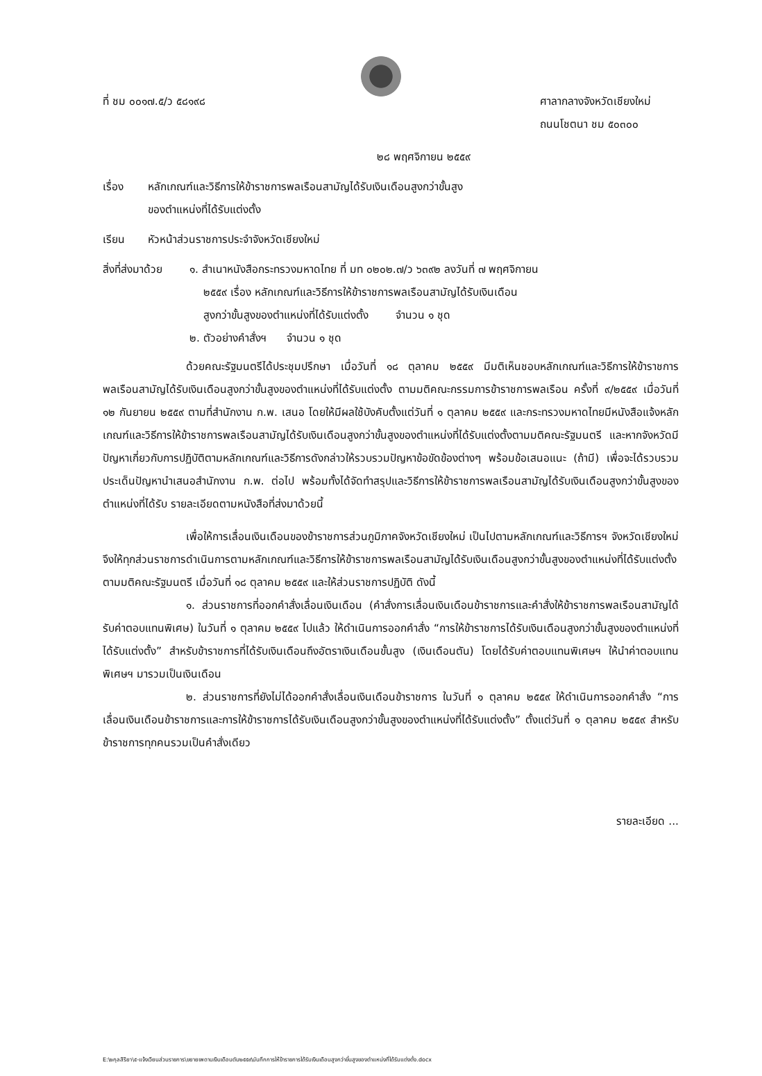ที่ ชม ๐๐๑๗.๕/ว ๕๘๑๙๘ ศาลากลางจังหวัดเชียงใหม่
ถนนโชตนา ชม ๕๐๓๐๐
๒๘ พฤศจิกายน ๒๕๕๙
เรื่อง หลักเกณฑ์และวิธีการให้ข้าราชการพลเรือนสามัญได้รับเงินเดือนสูงกว่าขั้นสูง
ของตำแหน่งที่ได้รับแต่งตั้ง
เรียน หัวหน้าส่วนราชการประจำจังหวัดเชียงใหม่
สิ่งที่ส่งมาด้วย
๑. สำเนาหนังสือกระทรวงมหาดไทย ที่ มท ๐๒๐๒.๗/ว ๖๓๙๒ ลงวันที่ ๗ พฤศจิกายน
๒๕๕๙ เรื่อง หลักเกณฑ์และวิธีการให้ข้าราชการพลเรือนสามัญได้รับเงินเดือน
สูงกว่าขั้นสูงของตำแหน่งที่ได้รับแต่งตั้ง จำนวน ๑ ชุด
๒. ตัวอย่างคำสั่งฯ จำนวน ๑ ชุด
ด้วยคณะรัฐมนตรีได้ประชุมปรึกษา เมื่อวันที่ ๑๘ ตุลาคม ๒๕๕๙ มีมติเห็นชอบหลักเกณฑ์และวิธีการให้ข้าราชการพลเรือนสามัญได้รับเงินเดือนสูงกว่าขั้นสูงของตำแหน่งที่ได้รับแต่งตั้ง ตามมติคณะกรรมการข้าราชการพลเรือน ครั้งที่ ๙/๒๕๕๙ เมื่อวันที่ ๑๒ กันยายน ๒๕๕๙ ตามที่สำนักงาน ก.พ. เสนอ โดยให้มีผลใช้บังคับตั้งแต่วันที่ ๑ ตุลาคม ๒๕๕๙ และกระทรวงมหาดไทยมีหนังสือแจ้งหลักเกณฑ์และวิธีการให้ข้าราชการพลเรือนสามัญได้รับเงินเดือนสูงกว่าขั้นสูงของตำแหน่งที่ได้รับแต่งตั้งตามมติคณะรัฐมนตรี และหากจังหวัดมีปัญหาเกี่ยวกับการปฏิบัติตามหลักเกณฑ์และวิธีการดังกล่าวให้รวบรวมปัญหาข้อขัดข้องต่างๆ พร้อมข้อเสนอแนะ (ถ้ามี) เพื่อจะได้รวบรวมประเด็นปัญหานำเสนอสำนักงาน ก.พ. ต่อไป พร้อมทั้งได้จัดทำสรุปและวิธีการให้ข้าราชการพลเรือนสามัญได้รับเงินเดือนสูงกว่าขั้นสูงของตำแหน่งที่ได้รับ รายละเอียดตามหนังสือที่ส่งมาด้วยนี้
เพื่อให้การเลื่อนเงินเดือนของข้าราชการส่วนภูมิภาคจังหวัดเชียงใหม่ เป็นไปตามหลักเกณฑ์และวิธีการฯ จังหวัดเชียงใหม่ จึงให้ทุกส่วนราชการดำเนินการตามหลักเกณฑ์และวิธีการให้ข้าราชการพลเรือนสามัญได้รับเงินเดือนสูงกว่าขั้นสูงของตำแหน่งที่ได้รับแต่งตั้ง ตามมติคณะรัฐมนตรี เมื่อวันที่ ๑๘ ตุลาคม ๒๕๕๙ และให้ส่วนราชการปฏิบัติ ดังนี้
๑. ส่วนราชการที่ออกคำสั่งเลื่อนเงินเดือน (คำสั่งการเลื่อนเงินเดือนข้าราชการและคำสั่งให้ข้าราชการพลเรือนสามัญได้รับค่าตอบแทนพิเศษ) ในวันที่ ๑ ตุลาคม ๒๕๕๙ ไปแล้ว ให้ดำเนินการออกคำสั่ง “การให้ข้าราชการได้รับเงินเดือนสูงกว่าขั้นสูงของตำแหน่งที่ได้รับแต่งตั้ง” สำหรับข้าราชการที่ได้รับเงินเดือนถึงอัตราเงินเดือนขั้นสูง (เงินเดือนตัน) โดยได้รับค่าตอบแทนพิเศษฯ ให้นำค่าตอบแทนพิเศษฯ มารวมเป็นเงินเดือน
๒. ส่วนราชการที่ยังไม่ได้ออกคำสั่งเลื่อนเงินเดือนข้าราชการ ในวันที่ ๑ ตุลาคม ๒๕๕๙ ให้ดำเนินการออกคำสั่ง “การเลื่อนเงินเดือนข้าราชการและการให้ข้าราชการได้รับเงินเดือนสูงกว่าขั้นสูงของตำแหน่งที่ได้รับแต่งตั้ง” ตั้งแต่วันที่ ๑ ตุลาคม ๒๕๕๙ สำหรับข้าราชการทุกคนรวมเป็นคำสั่งเดียว
รายละเอียด ...
E:\๒กุลสิริยา\๕-แจ้งเวียนส่วนราชการ\ขยายเพดานเงินเดือนตัน๒๕๕๙\บันทึกการให้ข้าราชการได้รับเงินเดือนสูงกว่าขั้นสูงของตำแหน่งที่ได้รับแต่งตั้ง.docx